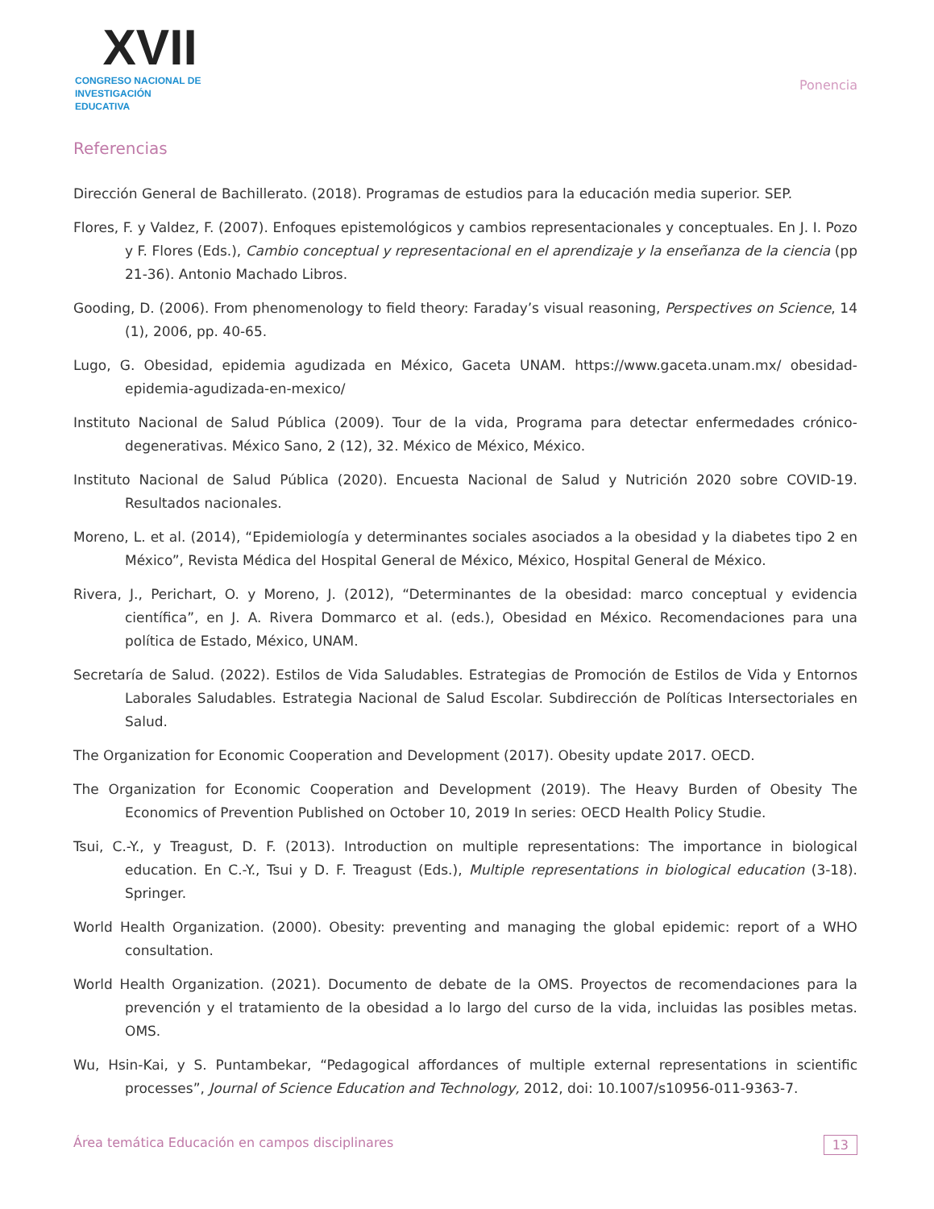XVII
CONGRESO NACIONAL DE
INVESTIGACIÓN EDUCATIVA
Ponencia
Referencias
Dirección General de Bachillerato. (2018). Programas de estudios para la educación media superior. SEP.
Flores, F. y Valdez, F. (2007). Enfoques epistemológicos y cambios representacionales y conceptuales. En J. I. Pozo y F. Flores (Eds.), Cambio conceptual y representacional en el aprendizaje y la enseñanza de la ciencia (pp 21-36). Antonio Machado Libros.
Gooding, D. (2006). From phenomenology to field theory: Faraday’s visual reasoning, Perspectives on Science, 14 (1), 2006, pp. 40-65.
Lugo, G. Obesidad, epidemia agudizada en México, Gaceta UNAM. https://www.gaceta.unam.mx/ obesidad-epidemia-agudizada-en-mexico/
Instituto Nacional de Salud Pública (2009). Tour de la vida, Programa para detectar enfermedades crónico-degenerativas. México Sano, 2 (12), 32. México de México, México.
Instituto Nacional de Salud Pública (2020). Encuesta Nacional de Salud y Nutrición 2020 sobre COVID-19. Resultados nacionales.
Moreno, L. et al. (2014), “Epidemiología y determinantes sociales asociados a la obesidad y la diabetes tipo 2 en México”, Revista Médica del Hospital General de México, México, Hospital General de México.
Rivera, J., Perichart, O. y Moreno, J. (2012), “Determinantes de la obesidad: marco conceptual y evidencia científica”, en J. A. Rivera Dommarco et al. (eds.), Obesidad en México. Recomendaciones para una política de Estado, México, UNAM.
Secretaría de Salud. (2022). Estilos de Vida Saludables. Estrategias de Promoción de Estilos de Vida y Entornos Laborales Saludables. Estrategia Nacional de Salud Escolar. Subdirección de Políticas Intersectoriales en Salud.
The Organization for Economic Cooperation and Development (2017). Obesity update 2017. OECD.
The Organization for Economic Cooperation and Development (2019). The Heavy Burden of Obesity The Economics of Prevention Published on October 10, 2019 In series: OECD Health Policy Studie.
Tsui, C.-Y., y Treagust, D. F. (2013). Introduction on multiple representations: The importance in biological education. En C.-Y., Tsui y D. F. Treagust (Eds.), Multiple representations in biological education (3-18). Springer.
World Health Organization. (2000). Obesity: preventing and managing the global epidemic: report of a WHO consultation.
World Health Organization. (2021). Documento de debate de la OMS. Proyectos de recomendaciones para la prevención y el tratamiento de la obesidad a lo largo del curso de la vida, incluidas las posibles metas. OMS.
Wu, Hsin-Kai, y S. Puntambekar, “Pedagogical affordances of multiple external representations in scientific processes”, Journal of Science Education and Technology, 2012, doi: 10.1007/s10956-011-9363-7.
Área temática Educación en campos disciplinares 13